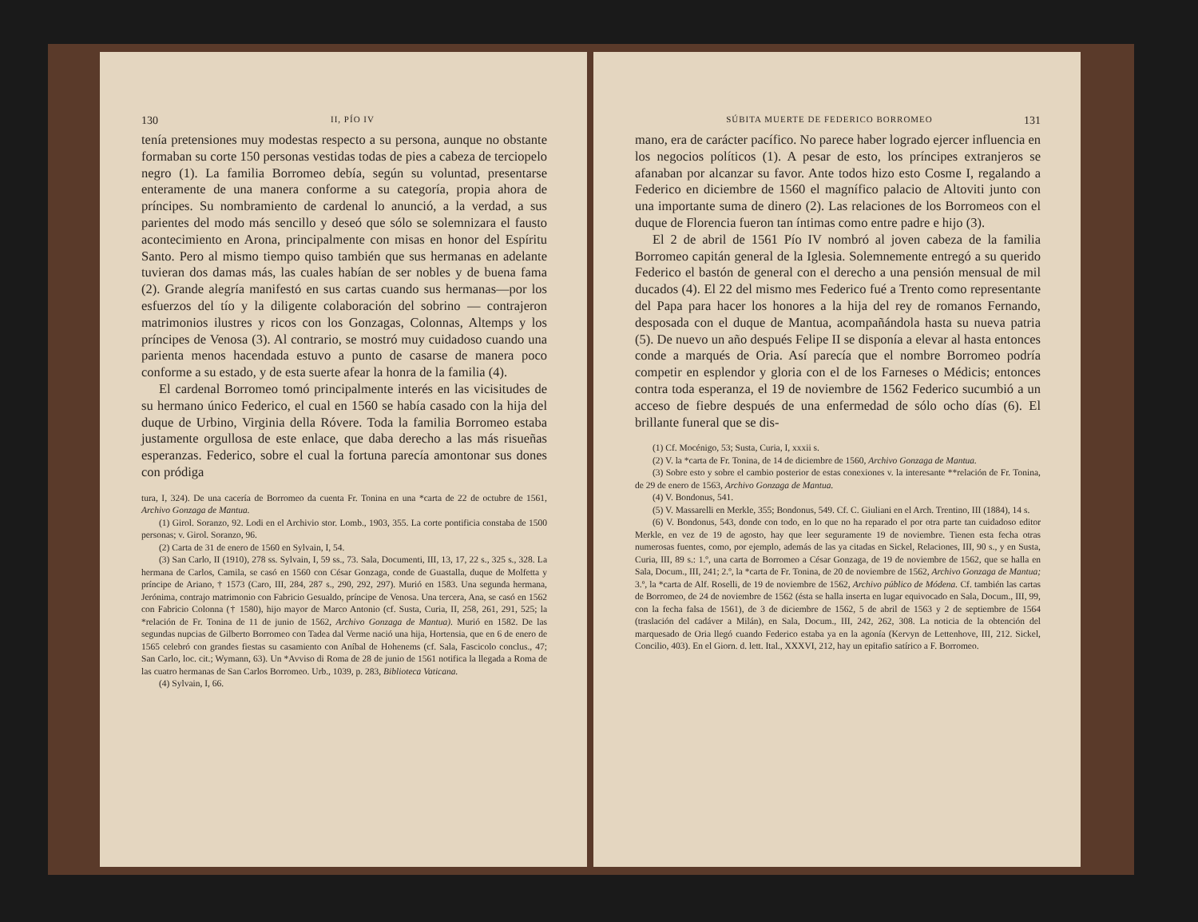130 II, PÍO IV
tenía pretensiones muy modestas respecto a su persona, aunque no obstante formaban su corte 150 personas vestidas todas de pies a cabeza de terciopelo negro (1). La familia Borromeo debía, según su voluntad, presentarse enteramente de una manera conforme a su categoría, propia ahora de príncipes. Su nombramiento de cardenal lo anunció, a la verdad, a sus parientes del modo más sencillo y deseó que sólo se solemnizara el fausto acontecimiento en Arona, principalmente con misas en honor del Espíritu Santo. Pero al mismo tiempo quiso también que sus hermanas en adelante tuvieran dos damas más, las cuales habían de ser nobles y de buena fama (2). Grande alegría manifestó en sus cartas cuando sus hermanas—por los esfuerzos del tío y la diligente colaboración del sobrino — contrajeron matrimonios ilustres y ricos con los Gonzagas, Colonnas, Altemps y los príncipes de Venosa (3). Al contrario, se mostró muy cuidadoso cuando una parienta menos hacendada estuvo a punto de casarse de manera poco conforme a su estado, y de esta suerte afear la honra de la familia (4).
El cardenal Borromeo tomó principalmente interés en las vicisitudes de su hermano único Federico, el cual en 1560 se había casado con la hija del duque de Urbino, Virginia della Róvere. Toda la familia Borromeo estaba justamente orgullosa de este enlace, que daba derecho a las más risueñas esperanzas. Federico, sobre el cual la fortuna parecía amontonar sus dones con pródiga
tura, I, 324). De una cacería de Borromeo da cuenta Fr. Tonina en una *carta de 22 de octubre de 1561, Archivo Gonzaga de Mantua.
(1) Girol. Soranzo, 92. Lodi en el Archivio stor. Lomb., 1903, 355. La corte pontificia constaba de 1500 personas; v. Girol. Soranzo, 96.
(2) Carta de 31 de enero de 1560 en Sylvain, I, 54.
(3) San Carlo, II (1910), 278 ss. Sylvain, I, 59 ss., 73. Sala, Documenti, III, 13, 17, 22 s., 325 s., 328. La hermana de Carlos, Camila, se casó en 1560 con César Gonzaga, conde de Guastalla, duque de Molfetta y príncipe de Ariano, † 1573 (Caro, III, 284, 287 s., 290, 292, 297). Murió en 1583. Una segunda hermana, Jerónima, contrajo matrimonio con Fabricio Gesualdo, príncipe de Venosa. Una tercera, Ana, se casó en 1562 con Fabricio Colonna († 1580), hijo mayor de Marco Antonio (cf. Susta, Curia, II, 258, 261, 291, 525; la *relación de Fr. Tonina de 11 de junio de 1562, Archivo Gonzaga de Mantua). Murió en 1582. De las segundas nupcias de Gilberto Borromeo con Tadea dal Verme nació una hija, Hortensia, que en 6 de enero de 1565 celebró con grandes fiestas su casamiento con Aníbal de Hohenems (cf. Sala, Fascicolo conclus., 47; San Carlo, loc. cit.; Wymann, 63). Un *Avviso di Roma de 28 de junio de 1561 notifica la llegada a Roma de las cuatro hermanas de San Carlos Borromeo. Urb., 1039, p. 283, Biblioteca Vaticana.
(4) Sylvain, I, 66.
SÚBITA MUERTE DE FEDERICO BORROMEO 131
mano, era de carácter pacífico. No parece haber logrado ejercer influencia en los negocios políticos (1). A pesar de esto, los príncipes extranjeros se afanaban por alcanzar su favor. Ante todos hizo esto Cosme I, regalando a Federico en diciembre de 1560 el magnífico palacio de Altoviti junto con una importante suma de dinero (2). Las relaciones de los Borromeos con el duque de Florencia fueron tan íntimas como entre padre e hijo (3).
El 2 de abril de 1561 Pío IV nombró al joven cabeza de la familia Borromeo capitán general de la Iglesia. Solemnemente entregó a su querido Federico el bastón de general con el derecho a una pensión mensual de mil ducados (4). El 22 del mismo mes Federico fué a Trento como representante del Papa para hacer los honores a la hija del rey de romanos Fernando, desposada con el duque de Mantua, acompañándola hasta su nueva patria (5). De nuevo un año después Felipe II se disponía a elevar al hasta entonces conde a marqués de Oria. Así parecía que el nombre Borromeo podría competir en esplendor y gloria con el de los Farneses o Médicis; entonces contra toda esperanza, el 19 de noviembre de 1562 Federico sucumbió a un acceso de fiebre después de una enfermedad de sólo ocho días (6). El brillante funeral que se dis-
(1) Cf. Mocénigo, 53; Susta, Curia, I, xxxii s.
(2) V. la *carta de Fr. Tonina, de 14 de diciembre de 1560, Archivo Gonzaga de Mantua.
(3) Sobre esto y sobre el cambio posterior de estas conexiones v. la interesante **relación de Fr. Tonina, de 29 de enero de 1563, Archivo Gonzaga de Mantua.
(4) V. Bondonus, 541.
(5) V. Massarelli en Merkle, 355; Bondonus, 549. Cf. C. Giuliani en el Arch. Trentino, III (1884), 14 s.
(6) V. Bondonus, 543, donde con todo, en lo que no ha reparado el por otra parte tan cuidadoso editor Merkle, en vez de 19 de agosto, hay que leer seguramente 19 de noviembre. Tienen esta fecha otras numerosas fuentes, como, por ejemplo, además de las ya citadas en Sickel, Relaciones, III, 90 s., y en Susta, Curia, III, 89 s.: 1.º, una carta de Borromeo a César Gonzaga, de 19 de noviembre de 1562, que se halla en Sala, Docum., III, 241; 2.º, la *carta de Fr. Tonina, de 20 de noviembre de 1562, Archivo Gonzaga de Mantua; 3.º, la *carta de Alf. Roselli, de 19 de noviembre de 1562, Archivo público de Módena. Cf. también las cartas de Borromeo, de 24 de noviembre de 1562 (ésta se halla inserta en lugar equivocado en Sala, Docum., III, 99, con la fecha falsa de 1561), de 3 de diciembre de 1562, 5 de abril de 1563 y 2 de septiembre de 1564 (traslación del cadáver a Milán), en Sala, Docum., III, 242, 262, 308. La noticia de la obtención del marquesado de Oria llegó cuando Federico estaba ya en la agonía (Kervyn de Lettenhove, III, 212. Sickel, Concilio, 403). En el Giorn. d. lett. Ital., XXXVI, 212, hay un epitafio satírico a F. Borromeo.